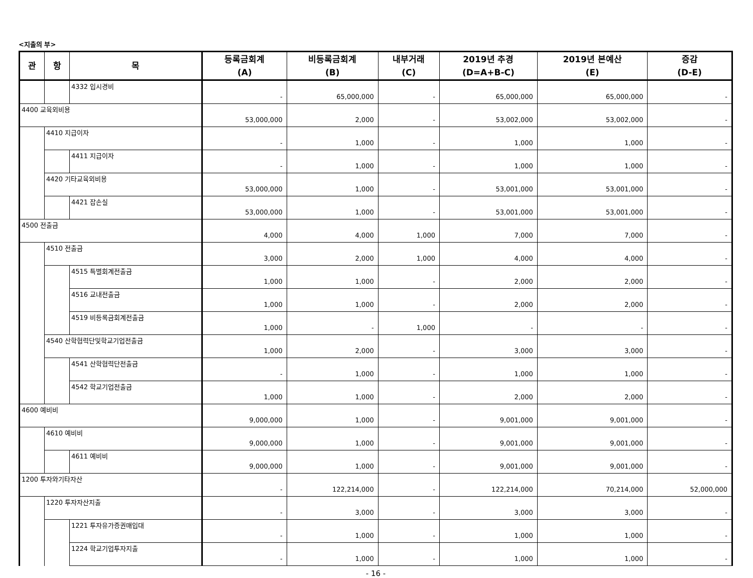<지출의 부>
| 관 | 항 | 목 | 등록금회계 (A) | 비등록금회계 (B) | 내부거래 (C) | 2019년 추경 (D=A+B-C) | 2019년 본예산 (E) | 증감 (D-E) |
| --- | --- | --- | --- | --- | --- | --- | --- | --- |
| | | 4332 입시경비 | - | 65,000,000 | - | 65,000,000 | 65,000,000 | - |
| 4400 교육외비용 | | | 53,000,000 | 2,000 | - | 53,002,000 | 53,002,000 | - |
| | 4410 지급이자 | | - | 1,000 | - | 1,000 | 1,000 | - |
| | | 4411 지급이자 | - | 1,000 | - | 1,000 | 1,000 | - |
| | 4420 기타교육외비용 | | 53,000,000 | 1,000 | - | 53,001,000 | 53,001,000 | - |
| | | 4421 잡손실 | 53,000,000 | 1,000 | - | 53,001,000 | 53,001,000 | - |
| 4500 전출금 | | | 4,000 | 4,000 | 1,000 | 7,000 | 7,000 | - |
| | 4510 전출금 | | 3,000 | 2,000 | 1,000 | 4,000 | 4,000 | - |
| | | 4515 특별회계전출금 | 1,000 | 1,000 | - | 2,000 | 2,000 | - |
| | | 4516 교내전출금 | 1,000 | 1,000 | - | 2,000 | 2,000 | - |
| | | 4519 비등록금회계전출금 | 1,000 | - | 1,000 | - | - | - |
| | 4540 산학협력단및학교기업전출금 | | 1,000 | 2,000 | - | 3,000 | 3,000 | - |
| | | 4541 산학협력단전출금 | - | 1,000 | - | 1,000 | 1,000 | - |
| | | 4542 학교기업전출금 | 1,000 | 1,000 | - | 2,000 | 2,000 | - |
| 4600 예비비 | | | 9,000,000 | 1,000 | - | 9,001,000 | 9,001,000 | - |
| | 4610 예비비 | | 9,000,000 | 1,000 | - | 9,001,000 | 9,001,000 | - |
| | | 4611 예비비 | 9,000,000 | 1,000 | - | 9,001,000 | 9,001,000 | - |
| 1200 투자와기타자산 | | | - | 122,214,000 | - | 122,214,000 | 70,214,000 | 52,000,000 |
| | 1220 투자자산지출 | | - | 3,000 | - | 3,000 | 3,000 | - |
| | | 1221 투자유가증권매입대 | - | 1,000 | - | 1,000 | 1,000 | - |
| | | 1224 학교기업투자지출 | - | 1,000 | - | 1,000 | 1,000 | - |
- 16 -